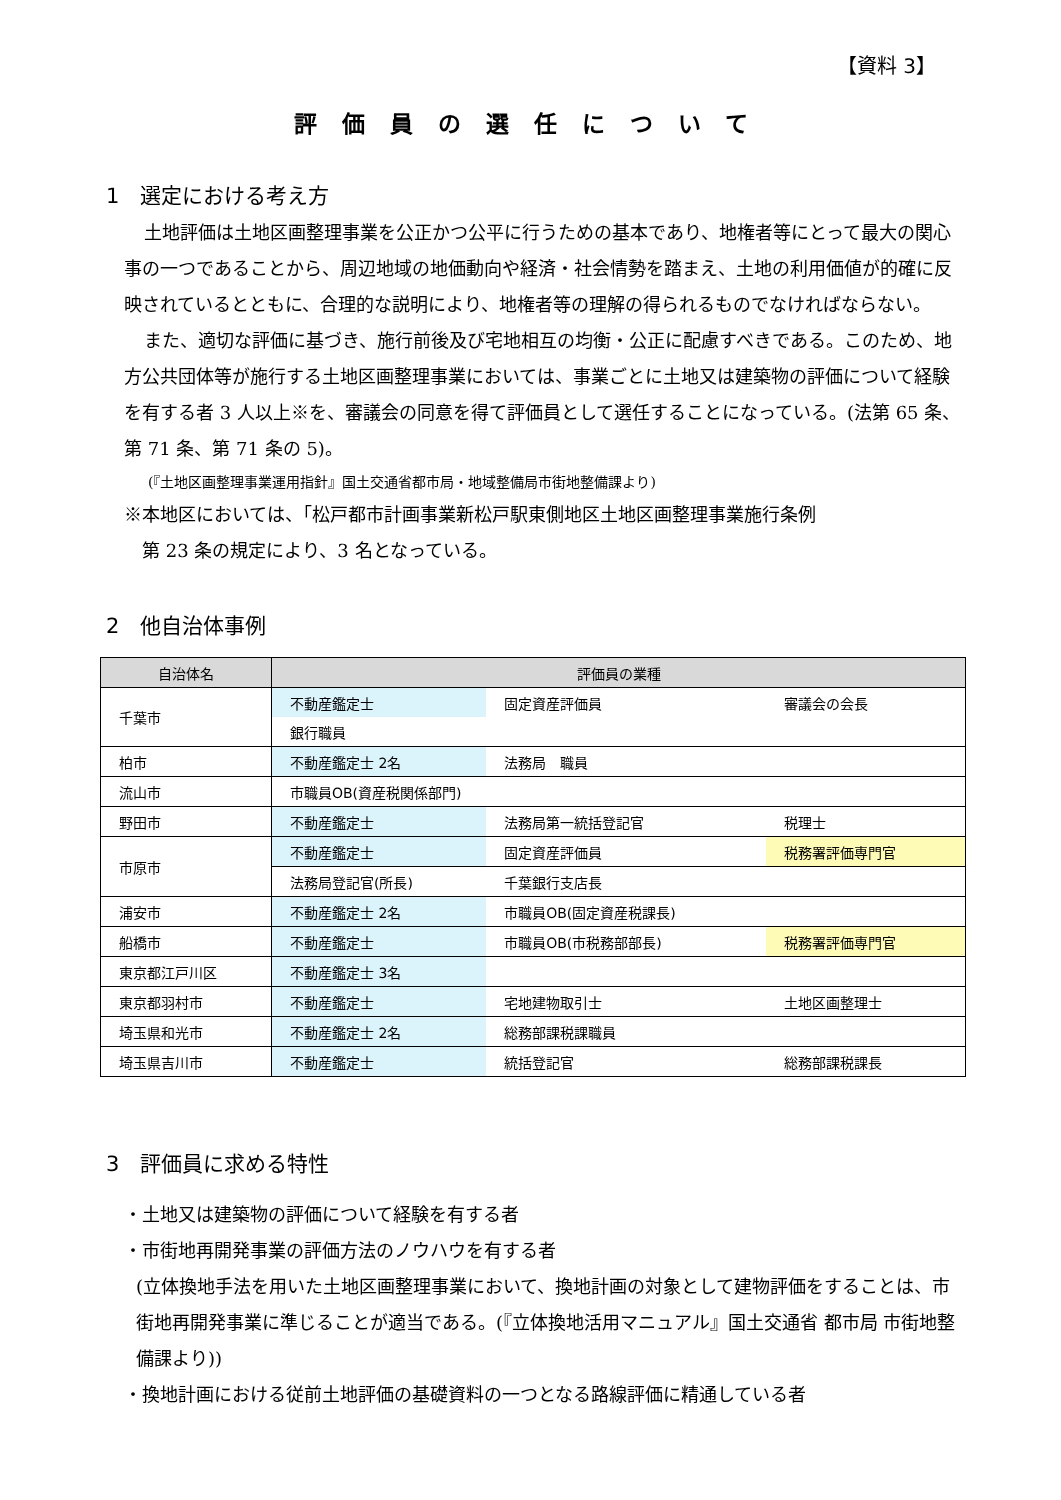【資料 3】
評価員の選任について
1　選定における考え方
土地評価は土地区画整理事業を公正かつ公平に行うための基本であり、地権者等にとって最大の関心事の一つであることから、周辺地域の地価動向や経済・社会情勢を踏まえ、土地の利用価値が的確に反映されているとともに、合理的な説明により、地権者等の理解の得られるものでなければならない。
また、適切な評価に基づき、施行前後及び宅地相互の均衡・公正に配慮すべきである。このため、地方公共団体等が施行する土地区画整理事業においては、事業ごとに土地又は建築物の評価について経験を有する者 3 人以上※を、審議会の同意を得て評価員として選任することになっている。(法第 65 条、第 71 条、第 71 条の 5)。
(『土地区画整理事業運用指針』国土交通省都市局・地域整備局市街地整備課より)
※本地区においては、「松戸都市計画事業新松戸駅東側地区土地区画整理事業施行条例
　第 23 条の規定により、3 名となっている。
2　他自治体事例
| 自治体名 | 評価員の業種 | | |
| --- | --- | --- | --- |
| 千葉市 | 不動産鑑定士 | 固定資産評価員 | 審議会の会長 |
| | 銀行職員 | | |
| 柏市 | 不動産鑑定士 2名 | 法務局 職員 | |
| 流山市 | 市職員OB(資産税関係部門) | | |
| 野田市 | 不動産鑑定士 | 法務局第一統括登記官 | 税理士 |
| 市原市 | 不動産鑑定士 | 固定資産評価員 | 税務署評価専門官 |
| | 法務局登記官(所長) | 千葉銀行支店長 | |
| 浦安市 | 不動産鑑定士 2名 | 市職員OB(固定資産税課長) | |
| 船橋市 | 不動産鑑定士 | 市職員OB(市税務部部長) | 税務署評価専門官 |
| 東京都江戸川区 | 不動産鑑定士 3名 | | |
| 東京都羽村市 | 不動産鑑定士 | 宅地建物取引士 | 土地区画整理士 |
| 埼玉県和光市 | 不動産鑑定士 2名 | 総務部課税課職員 | |
| 埼玉県吉川市 | 不動産鑑定士 | 統括登記官 | 総務部課税課長 |
3　評価員に求める特性
・土地又は建築物の評価について経験を有する者
・市街地再開発事業の評価方法のノウハウを有する者
(立体換地手法を用いた土地区画整理事業において、換地計画の対象として建物評価をすることは、市街地再開発事業に準じることが適当である。(『立体換地活用マニュアル』国土交通省 都市局 市街地整備課より))
・換地計画における従前土地評価の基礎資料の一つとなる路線評価に精通している者